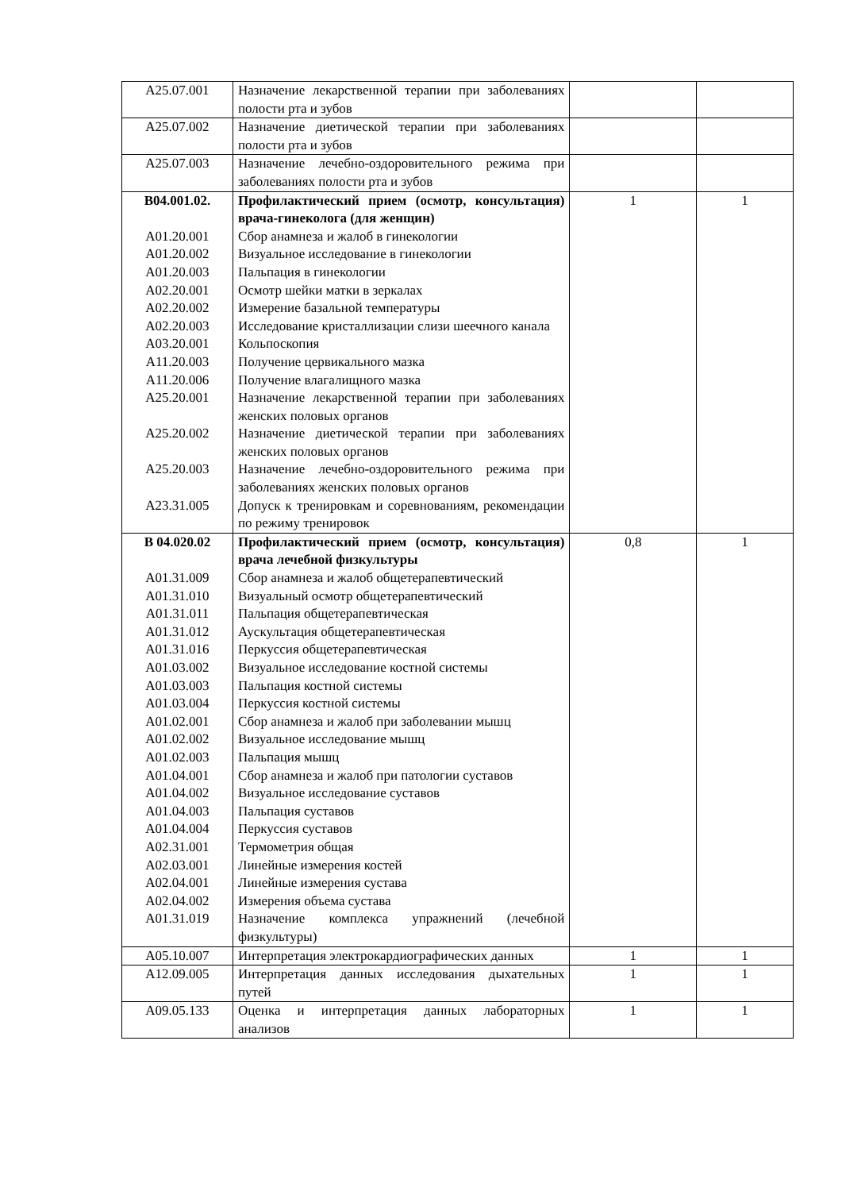| A25.07.001 | Назначение лекарственной терапии при заболеваниях полости рта и зубов | | |
| A25.07.002 | Назначение диетической терапии при заболеваниях полости рта и зубов | | |
| A25.07.003 | Назначение лечебно-оздоровительного режима при заболеваниях полости рта и зубов | | |
| B04.001.02. A01.20.001 A01.20.002 A01.20.003 A02.20.001 A02.20.002 A02.20.003 A03.20.001 A11.20.003 A11.20.006 A25.20.001 A25.20.002 A25.20.003 A23.31.005 | Профилактический прием (осмотр, консультация) врача-гинеколога (для женщин) Сбор анамнеза и жалоб в гинекологии Визуальное исследование в гинекологии Пальпация в гинекологии Осмотр шейки матки в зеркалах Измерение базальной температуры Исследование кристаллизации слизи шеечного канала Кольпоскопия Получение цервикального мазка Получение влагалищного мазка Назначение лекарственной терапии при заболеваниях женских половых органов Назначение диетической терапии при заболеваниях женских половых органов Назначение лечебно-оздоровительного режима при заболеваниях женских половых органов Допуск к тренировкам и соревнованиям, рекомендации по режиму тренировок | 1 | 1 |
| B 04.020.02 A01.31.009 A01.31.010 A01.31.011 A01.31.012 A01.31.016 A01.03.002 A01.03.003 A01.03.004 A01.02.001 A01.02.002 A01.02.003 A01.04.001 A01.04.002 A01.04.003 A01.04.004 A02.31.001 A02.03.001 A02.04.001 A02.04.002 A01.31.019 | Профилактический прием (осмотр, консультация) врача лечебной физкультуры Сбор анамнеза и жалоб общетерапевтический Визуальный осмотр общетерапевтический Пальпация общетерапевтическая Аускультация общетерапевтическая Перкуссия общетерапевтическая Визуальное исследование костной системы Пальпация костной системы Перкуссия костной системы Сбор анамнеза и жалоб при заболевании мышц Визуальное исследование мышц Пальпация мышц Сбор анамнеза и жалоб при патологии суставов Визуальное исследование суставов Пальпация суставов Перкуссия суставов Термометрия общая Линейные измерения костей Линейные измерения сустава Измерения объема сустава Назначение комплекса упражнений (лечебной физкультуры) | 0,8 | 1 |
| A05.10.007 | Интерпретация электрокардиографических данных | 1 | 1 |
| A12.09.005 | Интерпретация данных исследования дыхательных путей | 1 | 1 |
| A09.05.133 | Оценка и интерпретация данных лабораторных анализов | 1 | 1 |